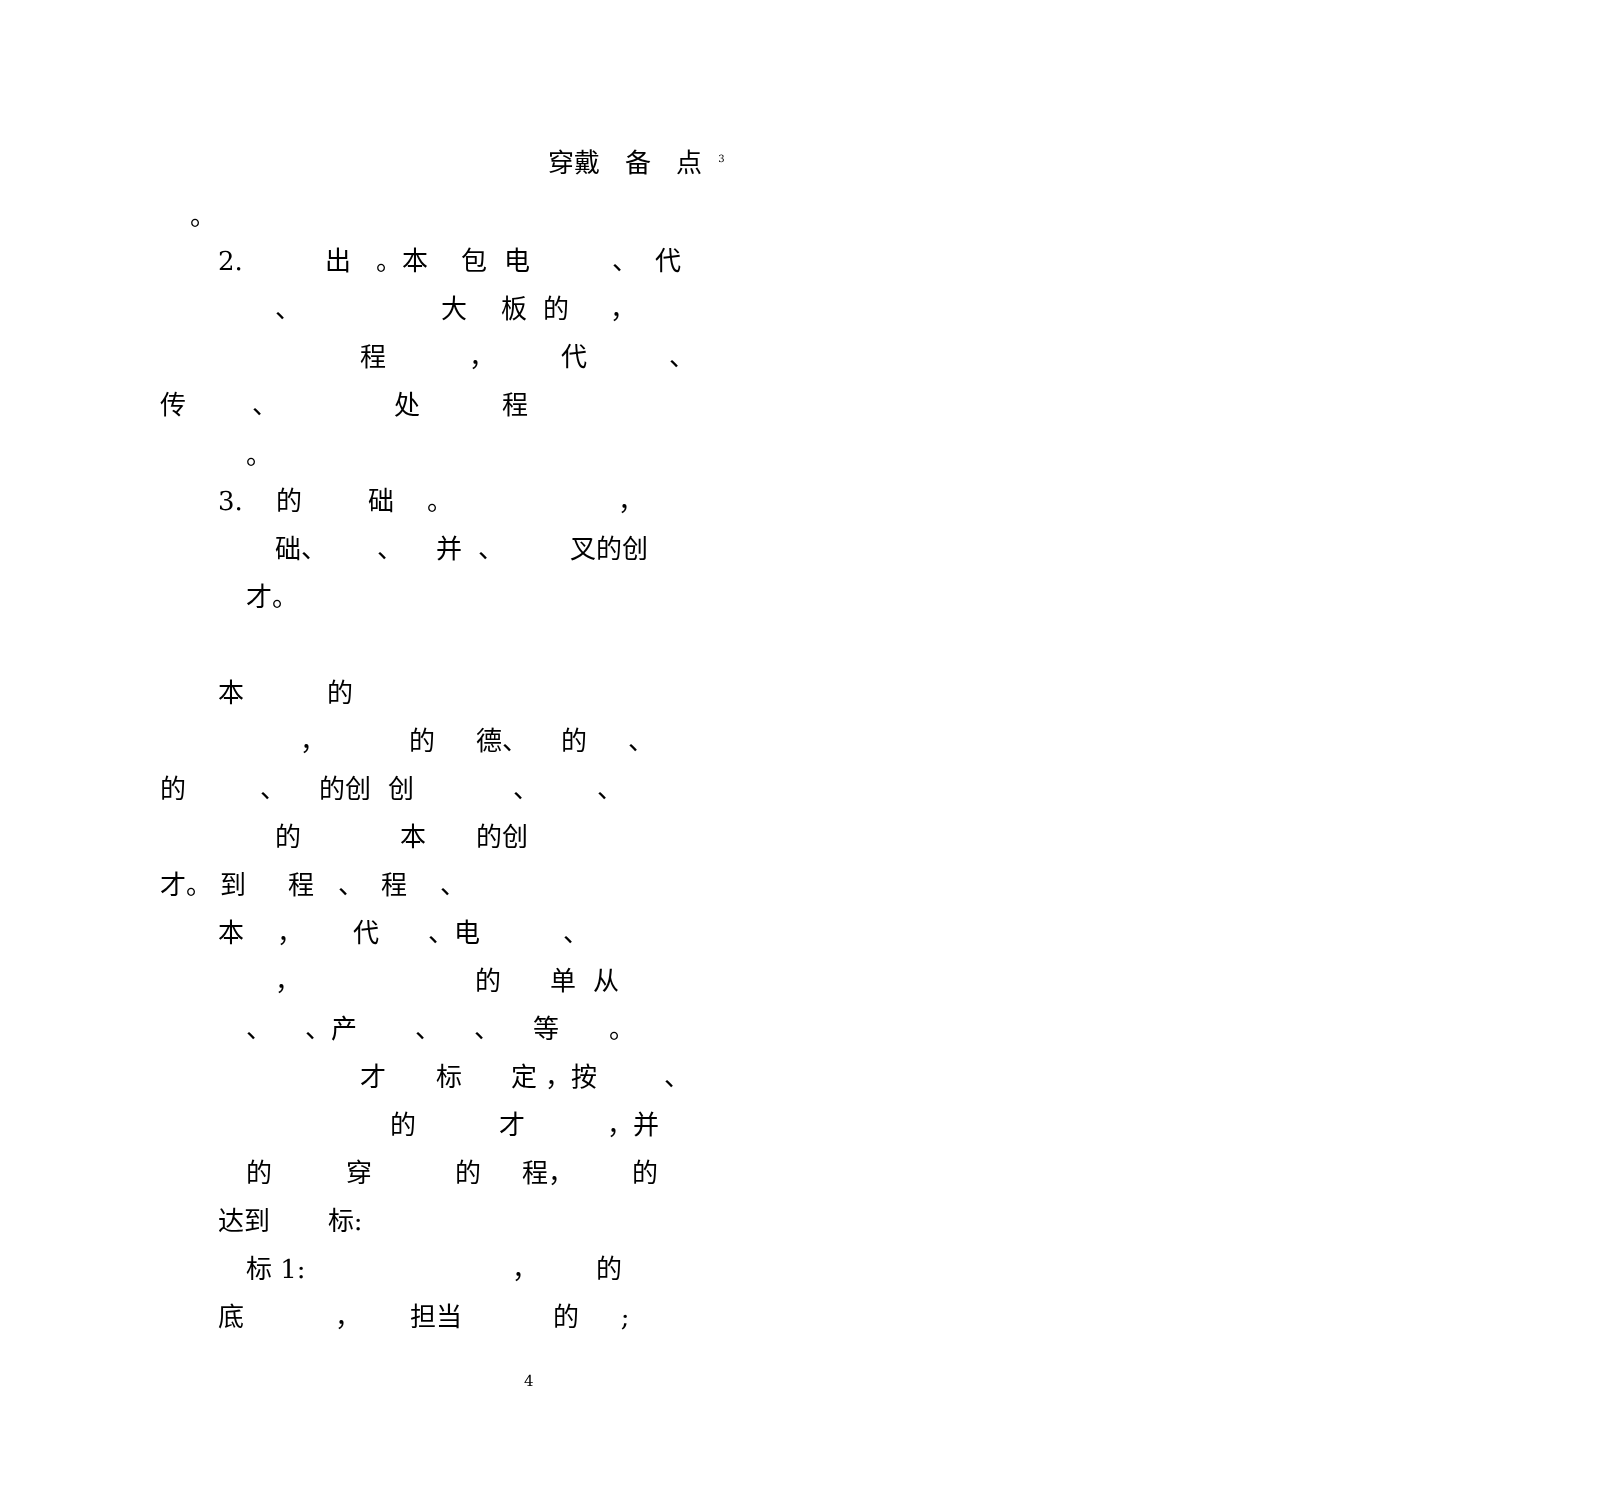穿戴 备 点 <sup>3</sup>
。
2. 出 。本 包 电 、 代
、 大 板 的 ，
程 ， 代 、
传 、 处 程
。
3. 的 础 。 ，
础、 、 并 、 叉的创
才。
本 的
， 的 德、 的 、
的 、 的创 创 、 、
的 本 的创
才。 到 程 、 程 、
本 ， 代 、电 、
， 的 单 从
、 、产 、 、 等 。
才 标 定 ，按 、
的 才 ，并
的 穿 的 程， 的
达到 标:
标 1: ， 的
底 ， 担当 的 ;
4